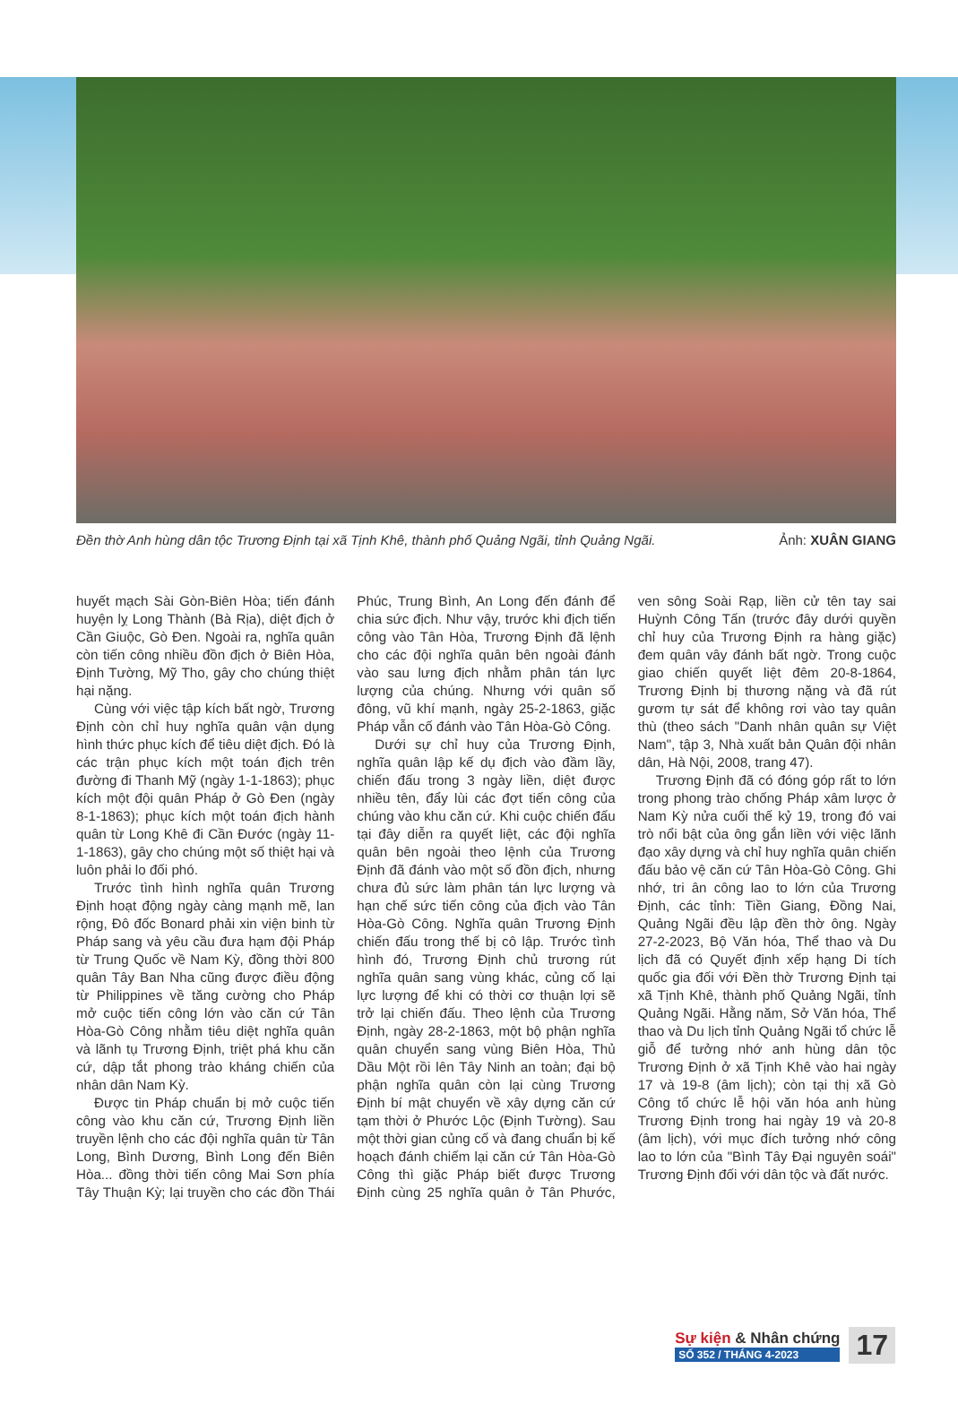Đền thờ Anh hùng dân tộc Trương Định tại xã Tịnh Khê, thành phố Quảng Ngãi, tỉnh Quảng Ngãi. Ảnh: XUÂN GIANG
huyết mạch Sài Gòn-Biên Hòa; tiến đánh huyện lỵ Long Thành (Bà Rịa), diệt địch ở Cần Giuộc, Gò Đen. Ngoài ra, nghĩa quân còn tiến công nhiều đồn địch ở Biên Hòa, Định Tường, Mỹ Tho, gây cho chúng thiệt hại nặng.
Cùng với việc tập kích bất ngờ, Trương Định còn chỉ huy nghĩa quân vận dụng hình thức phục kích để tiêu diệt địch. Đó là các trận phục kích một toán địch trên đường đi Thanh Mỹ (ngày 1-1-1863); phục kích một đội quân Pháp ở Gò Đen (ngày 8-1-1863); phục kích một toán địch hành quân từ Long Khê đi Cần Đước (ngày 11-1-1863), gây cho chúng một số thiệt hại và luôn phải lo đối phó.
Trước tình hình nghĩa quân Trương Định hoạt động ngày càng mạnh mẽ, lan rộng, Đô đốc Bonard phải xin viện binh từ Pháp sang và yêu cầu đưa hạm đội Pháp từ Trung Quốc về Nam Kỳ, đồng thời 800 quân Tây Ban Nha cũng được điều động từ Philippines về tăng cường cho Pháp mở cuộc tiến công lớn vào căn cứ Tân Hòa-Gò Công nhằm tiêu diệt nghĩa quân và lãnh tụ Trương Định, triệt phá khu căn cứ, dập tắt phong trào kháng chiến của nhân dân Nam Kỳ.
Được tin Pháp chuẩn bị mở cuộc tiến công vào khu căn cứ, Trương Định liền truyền lệnh cho các đội nghĩa quân từ Tân Long, Bình Dương, Bình Long đến Biên Hòa... đồng thời tiến công Mai Sơn phía Tây Thuận Kỳ; lại truyền cho các đồn Thái Phúc, Trung Bình, An Long đến đánh để chia sức địch. Như vậy, trước khi địch tiến công vào Tân Hòa, Trương Định đã lệnh cho các đội nghĩa quân bên ngoài đánh vào sau lưng địch nhằm phân tán lực lượng của chúng. Nhưng với quân số đông, vũ khí mạnh, ngày 25-2-1863, giặc Pháp vẫn cố đánh vào Tân Hòa-Gò Công.
Dưới sự chỉ huy của Trương Định, nghĩa quân lập kế dụ địch vào đầm lầy, chiến đấu trong 3 ngày liền, diệt được nhiều tên, đẩy lùi các đợt tiến công của chúng vào khu căn cứ. Khi cuộc chiến đấu tại đây diễn ra quyết liệt, các đội nghĩa quân bên ngoài theo lệnh của Trương Định đã đánh vào một số đồn địch, nhưng chưa đủ sức làm phân tán lực lượng và hạn chế sức tiến công của địch vào Tân Hòa-Gò Công. Nghĩa quân Trương Định chiến đấu trong thế bị cô lập. Trước tình hình đó, Trương Định chủ trương rút nghĩa quân sang vùng khác, củng cố lại lực lượng để khi có thời cơ thuận lợi sẽ trở lại chiến đấu. Theo lệnh của Trương Định, ngày 28-2-1863, một bộ phận nghĩa quân chuyển sang vùng Biên Hòa, Thủ Dầu Một rồi lên Tây Ninh an toàn; đại bộ phận nghĩa quân còn lại cùng Trương Định bí mật chuyển về xây dựng căn cứ tạm thời ở Phước Lộc (Định Tường). Sau một thời gian củng cố và đang chuẩn bị kế hoạch đánh chiếm lại căn cứ Tân Hòa-Gò Công thì giặc Pháp biết được Trương Định cùng 25 nghĩa quân ở Tân Phước, ven sông Soài Rạp, liền cử tên tay sai Huỳnh Công Tấn (trước đây dưới quyền chỉ huy của Trương Định ra hàng giặc) đem quân vây đánh bất ngờ. Trong cuộc giao chiến quyết liệt đêm 20-8-1864, Trương Định bị thương nặng và đã rút gươm tự sát để không rơi vào tay quân thù (theo sách "Danh nhân quân sự Việt Nam", tập 3, Nhà xuất bản Quân đội nhân dân, Hà Nội, 2008, trang 47).
Trương Định đã có đóng góp rất to lớn trong phong trào chống Pháp xâm lược ở Nam Kỳ nửa cuối thế kỷ 19, trong đó vai trò nổi bật của ông gắn liền với việc lãnh đạo xây dựng và chỉ huy nghĩa quân chiến đấu bảo vệ căn cứ Tân Hòa-Gò Công. Ghi nhớ, tri ân công lao to lớn của Trương Định, các tỉnh: Tiền Giang, Đồng Nai, Quảng Ngãi đều lập đền thờ ông. Ngày 27-2-2023, Bộ Văn hóa, Thể thao và Du lịch đã có Quyết định xếp hạng Di tích quốc gia đối với Đền thờ Trương Định tại xã Tịnh Khê, thành phố Quảng Ngãi, tỉnh Quảng Ngãi. Hằng năm, Sở Văn hóa, Thể thao và Du lịch tỉnh Quảng Ngãi tổ chức lễ giỗ để tưởng nhớ anh hùng dân tộc Trương Định ở xã Tịnh Khê vào hai ngày 17 và 19-8 (âm lịch); còn tại thị xã Gò Công tổ chức lễ hội văn hóa anh hùng Trương Định trong hai ngày 19 và 20-8 (âm lịch), với mục đích tưởng nhớ công lao to lớn của "Bình Tây Đại nguyên soái" Trương Định đối với dân tộc và đất nước.
Sự kiện & Nhân chứng
SỐ 352 / THÁNG 4-2023
17